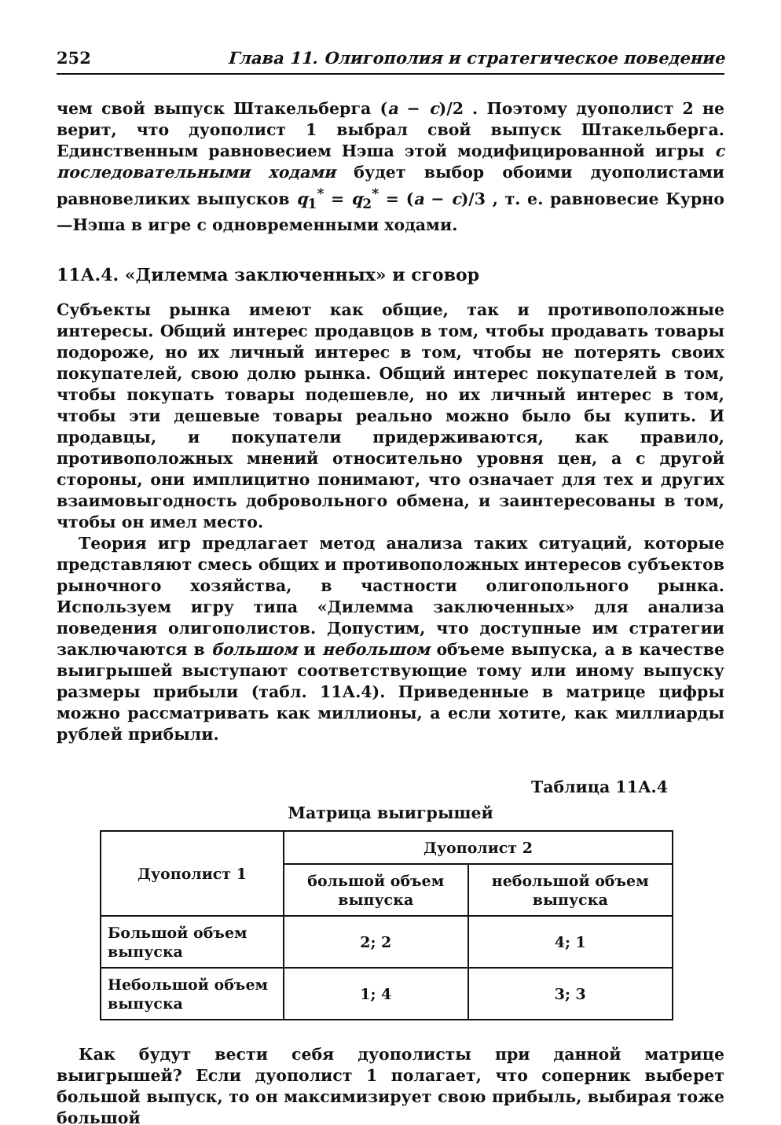252 Глава 11. Олигополия и стратегическое поведение
чем свой выпуск Штакельберга (a − c)/2 . Поэтому дуополист 2 не верит, что дуополист 1 выбрал свой выпуск Штакельберга. Единственным равновесием Нэша этой модифицированной игры с последовательными ходами будет выбор обоими дуополистами равновеликих выпусков q<sub>1</sub><sup>*</sup> = q<sub>2</sub><sup>*</sup> = (a − c)/3 , т. е. равновесие Курно—Нэша в игре с одновременными ходами.
11А.4. «Дилемма заключенных» и сговор
Субъекты рынка имеют как общие, так и противоположные интересы. Общий интерес продавцов в том, чтобы продавать товары подороже, но их личный интерес в том, чтобы не потерять своих покупателей, свою долю рынка. Общий интерес покупателей в том, чтобы покупать товары подешевле, но их личный интерес в том, чтобы эти дешевые товары реально можно было бы купить. И продавцы, и покупатели придерживаются, как правило, противоположных мнений относительно уровня цен, а с другой стороны, они имплицитно понимают, что означает для тех и других взаимовыгодность добровольного обмена, и заинтересованы в том, чтобы он имел место.
Теория игр предлагает метод анализа таких ситуаций, которые представляют смесь общих и противоположных интересов субъектов рыночного хозяйства, в частности олигопольного рынка. Используем игру типа «Дилемма заключенных» для анализа поведения олигополистов. Допустим, что доступные им стратегии заключаются в большом и небольшом объеме выпуска, а в качестве выигрышей выступают соответствующие тому или иному выпуску размеры прибыли (табл. 11А.4). Приведенные в матрице цифры можно рассматривать как миллионы, а если хотите, как миллиарды рублей прибыли.
Таблица 11А.4
Матрица выигрышей
| Дуополист 1 | Дуополист 2 | |
| --- | --- | --- |
| | большой объем выпуска | небольшой объем выпуска |
| Большой объем выпуска | 2; 2 | 4; 1 |
| Небольшой объем выпуска | 1; 4 | 3; 3 |
Как будут вести себя дуополисты при данной матрице выигрышей? Если дуополист 1 полагает, что соперник выберет большой выпуск, то он максимизирует свою прибыль, выбирая тоже большой